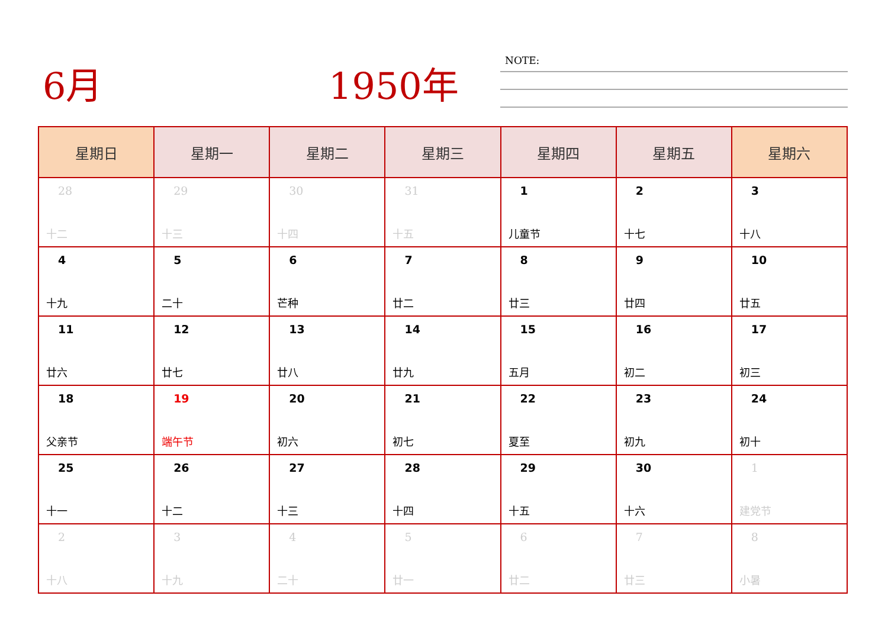6月 1950年 NOTE:
| 星期日 | 星期一 | 星期二 | 星期三 | 星期四 | 星期五 | 星期六 |
| --- | --- | --- | --- | --- | --- | --- |
| 28 十二 | 29 十三 | 30 十四 | 31 十五 | 1 儿童节 | 2 十七 | 3 十八 |
| 4 十九 | 5 二十 | 6 芒种 | 7 廿二 | 8 廿三 | 9 廿四 | 10 廿五 |
| 11 廿六 | 12 廿七 | 13 廿八 | 14 廿九 | 15 五月 | 16 初二 | 17 初三 |
| 18 父亲节 | 19 端午节 | 20 初六 | 21 初七 | 22 夏至 | 23 初九 | 24 初十 |
| 25 十一 | 26 十二 | 27 十三 | 28 十四 | 29 十五 | 30 十六 | 1 建党节 |
| 2 十八 | 3 十九 | 4 二十 | 5 廿一 | 6 廿二 | 7 廿三 | 8 小暑 |